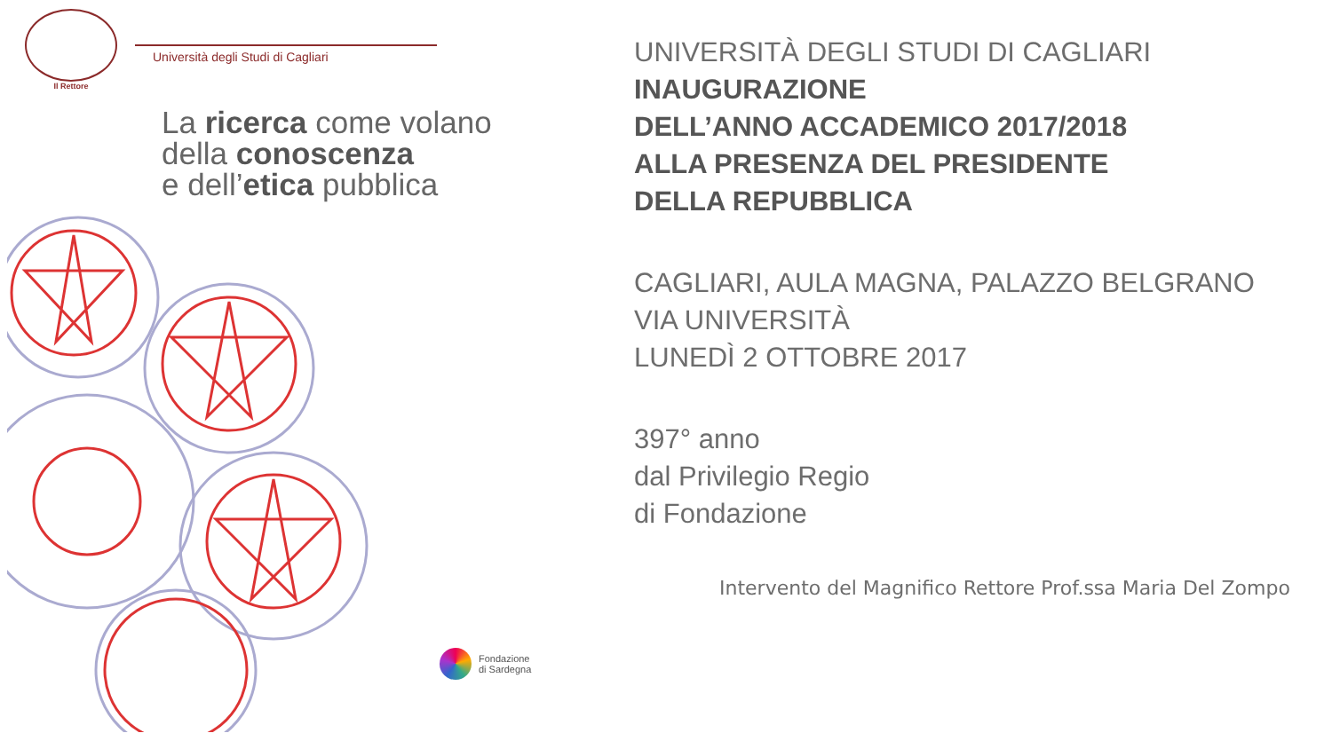Il Rettore
Università degli Studi di Cagliari
La ricerca come volano
della conoscenza
e dell’etica pubblica
Fondazione
di Sardegna
UNIVERSITÀ DEGLI STUDI DI CAGLIARI
INAUGURAZIONE
DELL’ANNO ACCADEMICO 2017/2018
ALLA PRESENZA DEL PRESIDENTE
DELLA REPUBBLICA
CAGLIARI, AULA MAGNA, PALAZZO BELGRANO
VIA UNIVERSITÀ
LUNEDÌ 2 OTTOBRE 2017
397° anno
dal Privilegio Regio
di Fondazione
Intervento del Magnifico Rettore Prof.ssa Maria Del Zompo